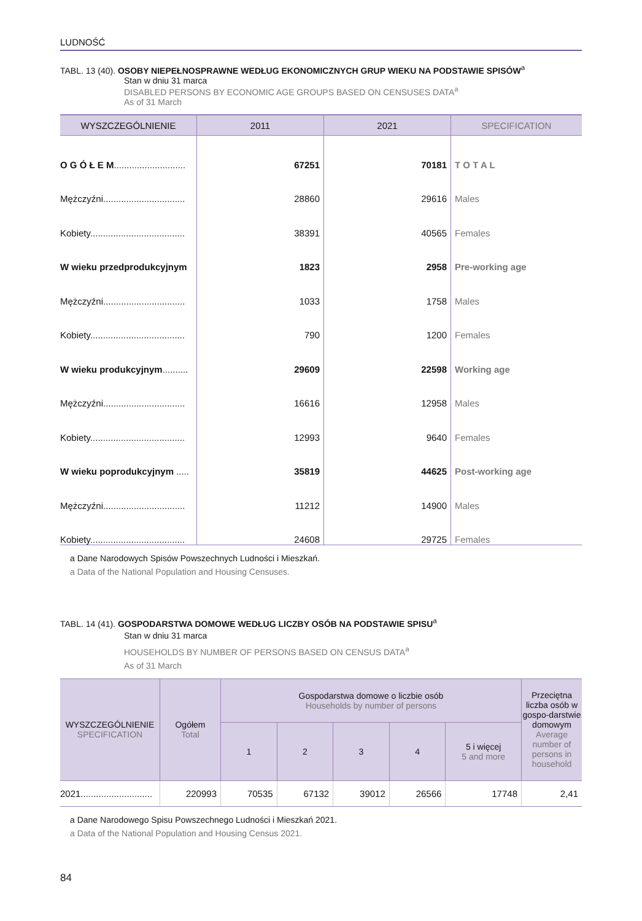LUDNOŚĆ
TABL. 13 (40). OSOBY NIEPEŁNOSPRAWNE WEDŁUG EKONOMICZNYCH GRUP WIEKU NA PODSTAWIE SPISÓW<sup>a</sup>
Stan w dniu 31 marca
DISABLED PERSONS BY ECONOMIC AGE GROUPS BASED ON CENSUSES DATA<sup>a</sup>
As of 31 March
| WYSZCZEGÓLNIENIE | 2011 | 2021 | SPECIFICATION |
| --- | --- | --- | --- |
| O G Ó Ł E M ............................ | 67251 | 70181 | T O T A L |
| Mężczyźni................................ | 28860 | 29616 | Males |
| Kobiety..................................... | 38391 | 40565 | Females |
| W wieku przedprodukcyjnym | 1823 | 2958 | Pre-working age |
| Mężczyźni................................ | 1033 | 1758 | Males |
| Kobiety..................................... | 790 | 1200 | Females |
| W wieku produkcyjnym .......... | 29609 | 22598 | Working age |
| Mężczyźni................................ | 16616 | 12958 | Males |
| Kobiety..................................... | 12993 | 9640 | Females |
| W wieku poprodukcyjnym ..... | 35819 | 44625 | Post-working age |
| Mężczyźni................................ | 11212 | 14900 | Males |
| Kobiety..................................... | 24608 | 29725 | Females |
a Dane Narodowych Spisów Powszechnych Ludności i Mieszkań.
a Data of the National Population and Housing Censuses.
TABL. 14 (41). GOSPODARSTWA DOMOWE WEDŁUG LICZBY OSÓB NA PODSTAWIE SPISU<sup>a</sup>
Stan w dniu 31 marca
HOUSEHOLDS BY NUMBER OF PERSONS BASED ON CENSUS DATA<sup>a</sup>
As of 31 March
| WYSZCZEGÓLNIENIE SPECIFICATION | Ogółem Total | Gospodarstwa domowe o liczbie osób Households by number of persons | | | | | Przeciętna liczba osób w gospo-darstwie domowym Average number of persons in household |
| --- | --- | --- | --- | --- | --- | --- | --- |
| | | 1 | 2 | 3 | 4 | 5 i więcej 5 and more | |
| 2021............................ | 220993 | 70535 | 67132 | 39012 | 26566 | 17748 | 2,41 |
a Dane Narodowego Spisu Powszechnego Ludności i Mieszkań 2021.
a Data of the National Population and Housing Census 2021.
84